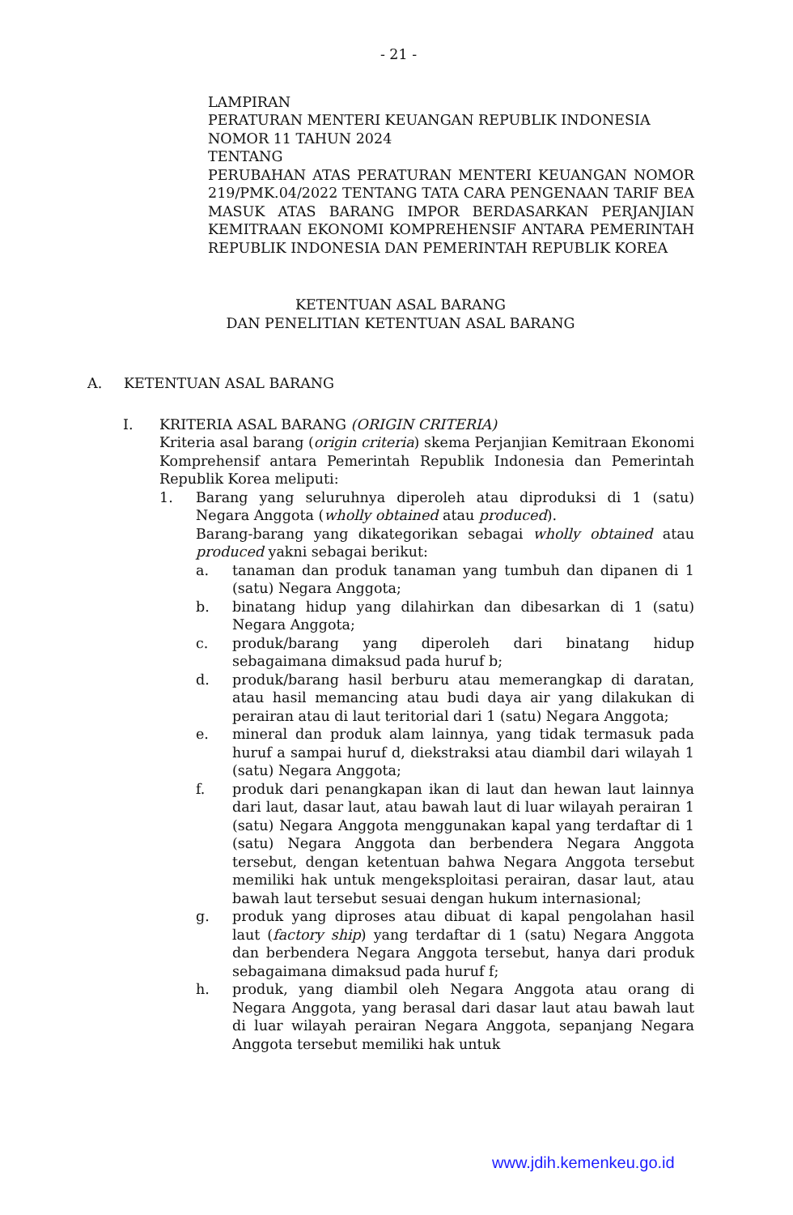- 21 -
LAMPIRAN
PERATURAN MENTERI KEUANGAN REPUBLIK INDONESIA
NOMOR 11 TAHUN 2024
TENTANG
PERUBAHAN ATAS PERATURAN MENTERI KEUANGAN NOMOR 219/PMK.04/2022 TENTANG TATA CARA PENGENAAN TARIF BEA MASUK ATAS BARANG IMPOR BERDASARKAN PERJANJIAN KEMITRAAN EKONOMI KOMPREHENSIF ANTARA PEMERINTAH REPUBLIK INDONESIA DAN PEMERINTAH REPUBLIK KOREA
KETENTUAN ASAL BARANG
DAN PENELITIAN KETENTUAN ASAL BARANG
A. KETENTUAN ASAL BARANG
I. KRITERIA ASAL BARANG (ORIGIN CRITERIA)
Kriteria asal barang (origin criteria) skema Perjanjian Kemitraan Ekonomi Komprehensif antara Pemerintah Republik Indonesia dan Pemerintah Republik Korea meliputi:
1. Barang yang seluruhnya diperoleh atau diproduksi di 1 (satu) Negara Anggota (wholly obtained atau produced).
Barang-barang yang dikategorikan sebagai wholly obtained atau produced yakni sebagai berikut:
a. tanaman dan produk tanaman yang tumbuh dan dipanen di 1 (satu) Negara Anggota;
b. binatang hidup yang dilahirkan dan dibesarkan di 1 (satu) Negara Anggota;
c. produk/barang yang diperoleh dari binatang hidup sebagaimana dimaksud pada huruf b;
d. produk/barang hasil berburu atau memerangkap di daratan, atau hasil memancing atau budi daya air yang dilakukan di perairan atau di laut teritorial dari 1 (satu) Negara Anggota;
e. mineral dan produk alam lainnya, yang tidak termasuk pada huruf a sampai huruf d, diekstraksi atau diambil dari wilayah 1 (satu) Negara Anggota;
f. produk dari penangkapan ikan di laut dan hewan laut lainnya dari laut, dasar laut, atau bawah laut di luar wilayah perairan 1 (satu) Negara Anggota menggunakan kapal yang terdaftar di 1 (satu) Negara Anggota dan berbendera Negara Anggota tersebut, dengan ketentuan bahwa Negara Anggota tersebut memiliki hak untuk mengeksploitasi perairan, dasar laut, atau bawah laut tersebut sesuai dengan hukum internasional;
g. produk yang diproses atau dibuat di kapal pengolahan hasil laut (factory ship) yang terdaftar di 1 (satu) Negara Anggota dan berbendera Negara Anggota tersebut, hanya dari produk sebagaimana dimaksud pada huruf f;
h. produk, yang diambil oleh Negara Anggota atau orang di Negara Anggota, yang berasal dari dasar laut atau bawah laut di luar wilayah perairan Negara Anggota, sepanjang Negara Anggota tersebut memiliki hak untuk
www.jdih.kemenkeu.go.id